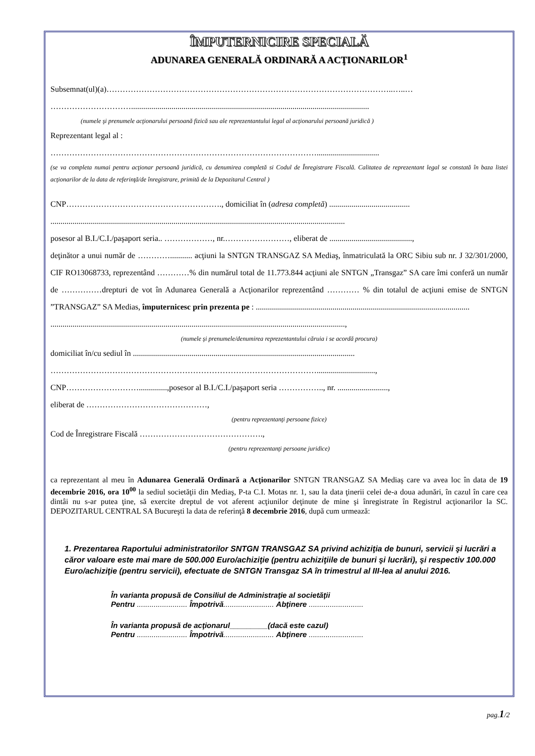ÎMPUTERNICIRE SPECIALĂ
ADUNAREA GENERALĂ ORDINARĂ A ACŢIONARILOR<sup>1</sup>
Subsemnat(ul)(a)……………………………………………………………………………………………..…..…
…………………………......................................................................................................................
(numele şi prenumele acţionarului persoană fizică sau ale reprezentantului legal al acţionarului persoană juridică )
Reprezentant legal al :
………………………………………………………………………………………...............................
(se va completa numai pentru acţionar persoană juridică, cu denumirea completă si Codul de Înregistrare Fiscală. Calitatea de reprezentant legal se constată în baza listei acţionarilor de la data de referinţă/de înregistrare, primită de la Depozitarul Central )
CNP…………………………………………………., domiciliat în (adresa completă) ........................................
..................................................................................................................................................
posesor al B.I./C.I./paşaport seria.. ………………, nr.……………………, eliberat de .........................................,
deţinător a unui număr de …………........... acţiuni la SNTGN TRANSGAZ SA Mediaş, înmatriculată la ORC Sibiu sub nr. J 32/301/2000, CIF RO13068733, reprezentând …………% din numărul total de 11.773.844 acţiuni ale SNTGN „Transgaz” SA care îmi conferă un număr de ……………drepturi de vot în Adunarea Generală a Acţionarilor reprezentând ………… % din totalul de acţiuni emise de SNTGN ”TRANSGAZ” SA Medias, împuternicesc prin prezenta pe : ..........................................................................................................
..................................................................................................................................................,
(numele şi prenumele/denumirea reprezentantului căruia i se acordă procura)
domiciliat în/cu sediul în ..............................................................................................................
……………………………………………………………………………………….............................,
CNP………………………..............,posesor al B.I./C.I./paşaport seria …………….., nr. .........................,
eliberat de ………………………………………,
(pentru reprezentanţi persoane fizice)
Cod de Înregistrare Fiscală ……………………………………….,
(pentru reprezentanţi persoane juridice)
ca reprezentant al meu în Adunarea Generală Ordinară a Acţionarilor SNTGN TRANSGAZ SA Mediaş care va avea loc în data de 19 decembrie 2016, ora 10<sup>00</sup> la sediul societăţii din Mediaş, P-ta C.I. Motas nr. 1, sau la data ţinerii celei de-a doua adunări, în cazul în care cea dintâi nu s-ar putea ţine, să exercite dreptul de vot aferent acţiunilor deţinute de mine şi înregistrate în Registrul acţionarilor la SC. DEPOZITARUL CENTRAL SA Bucureşti la data de referinţă 8 decembrie 2016, după cum urmează:
1. Prezentarea Raportului administratorilor SNTGN TRANSGAZ SA privind achiziţia de bunuri, servicii şi lucrări a căror valoare este mai mare de 500.000 Euro/achiziţie (pentru achiziţiile de bunuri şi lucrări), şi respectiv 100.000 Euro/achiziţie (pentru servicii), efectuate de SNTGN Transgaz SA în trimestrul al III-lea al anului 2016.
În varianta propusă de Consiliul de Administraţie al societăţii
Pentru ........................ Împotrivă........................ Abţinere ..........................
În varianta propusă de acţionarul_________(dacă este cazul)
Pentru ........................ Împotrivă........................ Abţinere ..........................
pag.1/2